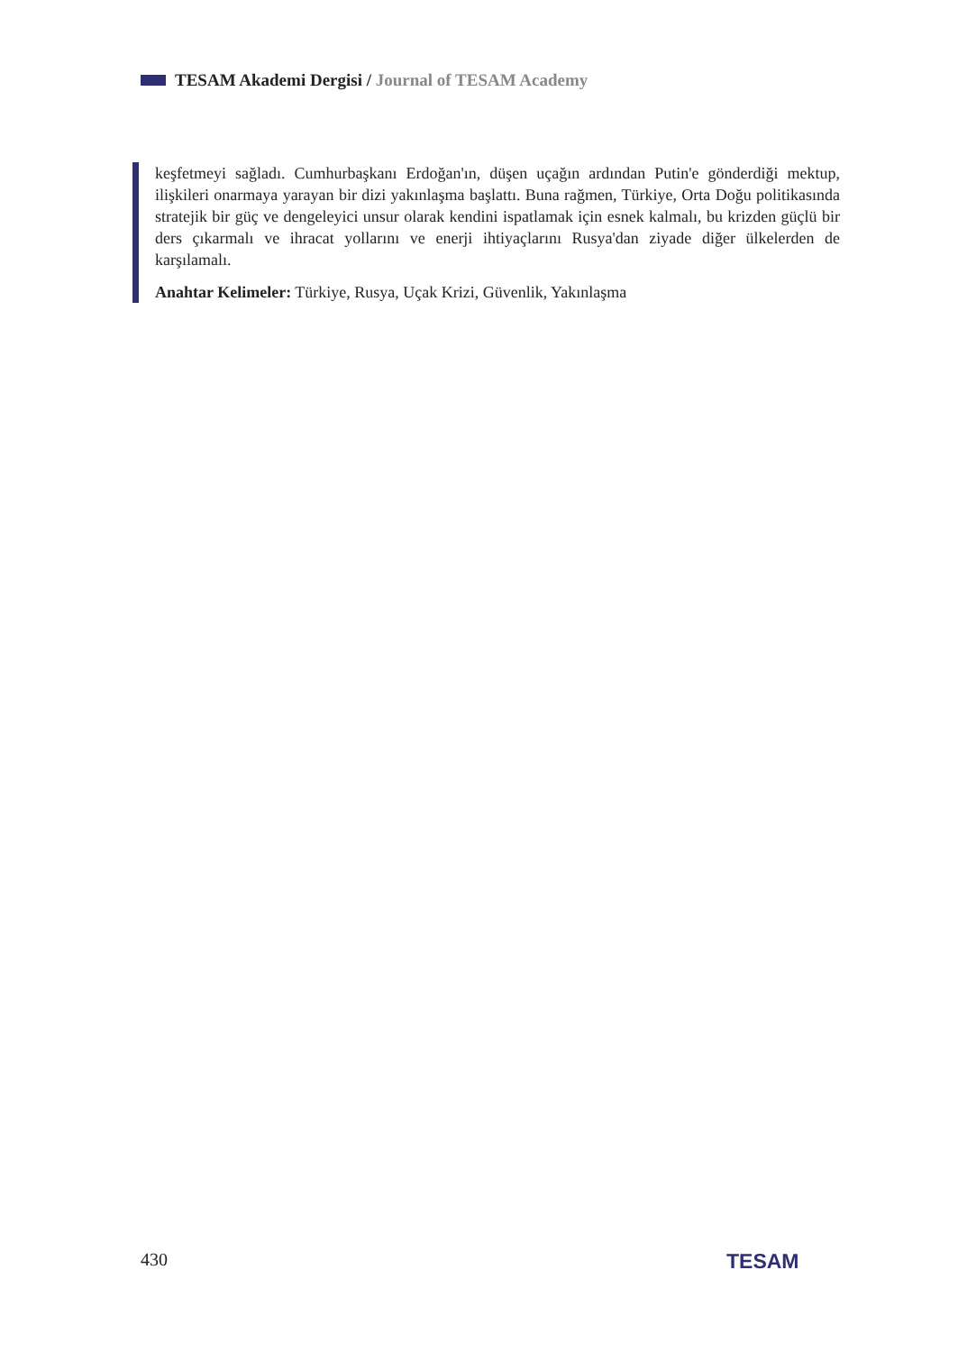TESAM Akademi Dergisi / Journal of TESAM Academy
keşfetmeyi sağladı. Cumhurbaşkanı Erdoğan'ın, düşen uçağın ardından Putin'e gönderdiği mektup, ilişkileri onarmaya yarayan bir dizi yakınlaşma başlattı. Buna rağmen, Türkiye, Orta Doğu politikasında stratejik bir güç ve dengeleyici unsur olarak kendini ispatlamak için esnek kalmalı, bu krizden güçlü bir ders çıkarmalı ve ihracat yollarını ve enerji ihtiyaçlarını Rusya'dan ziyade diğer ülkelerden de karşılamalı.
Anahtar Kelimeler: Türkiye, Rusya, Uçak Krizi, Güvenlik, Yakınlaşma
430 TESAM